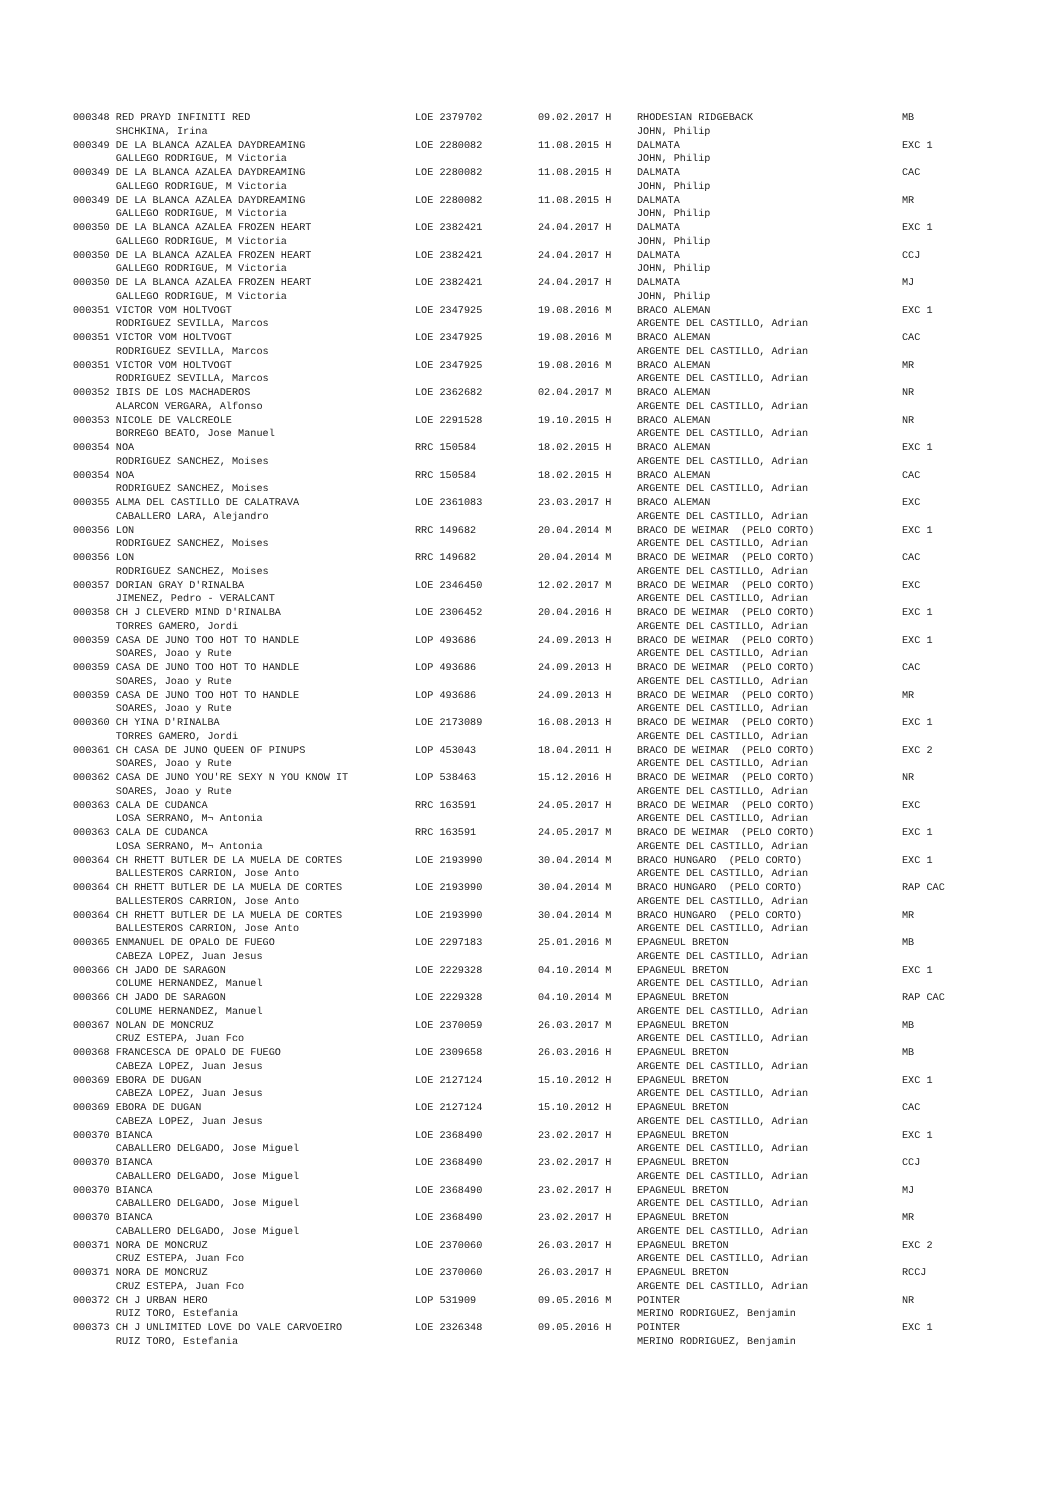| 000348 RED PRAYD INFINITI RED | LOE 2379702 | 09.02.2017 H | RHODESIAN RIDGEBACK | MB |
| SHCHKINA, Irina | | | JOHN, Philip | |
| 000349 DE LA BLANCA AZALEA DAYDREAMING | LOE 2280082 | 11.08.2015 H | DALMATA | EXC 1 |
| GALLEGO RODRIGUE, M Victoria | | | JOHN, Philip | |
| 000349 DE LA BLANCA AZALEA DAYDREAMING | LOE 2280082 | 11.08.2015 H | DALMATA | CAC |
| GALLEGO RODRIGUE, M Victoria | | | JOHN, Philip | |
| 000349 DE LA BLANCA AZALEA DAYDREAMING | LOE 2280082 | 11.08.2015 H | DALMATA | MR |
| GALLEGO RODRIGUE, M Victoria | | | JOHN, Philip | |
| 000350 DE LA BLANCA AZALEA FROZEN HEART | LOE 2382421 | 24.04.2017 H | DALMATA | EXC 1 |
| GALLEGO RODRIGUE, M Victoria | | | JOHN, Philip | |
| 000350 DE LA BLANCA AZALEA FROZEN HEART | LOE 2382421 | 24.04.2017 H | DALMATA | CCJ |
| GALLEGO RODRIGUE, M Victoria | | | JOHN, Philip | |
| 000350 DE LA BLANCA AZALEA FROZEN HEART | LOE 2382421 | 24.04.2017 H | DALMATA | MJ |
| GALLEGO RODRIGUE, M Victoria | | | JOHN, Philip | |
| 000351 VICTOR VOM HOLTVOGT | LOE 2347925 | 19.08.2016 M | BRACO ALEMAN | EXC 1 |
| RODRIGUEZ SEVILLA, Marcos | | | ARGENTE DEL CASTILLO, Adrian | |
| 000351 VICTOR VOM HOLTVOGT | LOE 2347925 | 19.08.2016 M | BRACO ALEMAN | CAC |
| RODRIGUEZ SEVILLA, Marcos | | | ARGENTE DEL CASTILLO, Adrian | |
| 000351 VICTOR VOM HOLTVOGT | LOE 2347925 | 19.08.2016 M | BRACO ALEMAN | MR |
| RODRIGUEZ SEVILLA, Marcos | | | ARGENTE DEL CASTILLO, Adrian | |
| 000352 IBIS DE LOS MACHADEROS | LOE 2362682 | 02.04.2017 M | BRACO ALEMAN | NR |
| ALARCON VERGARA, Alfonso | | | ARGENTE DEL CASTILLO, Adrian | |
| 000353 NICOLE DE VALCREOLE | LOE 2291528 | 19.10.2015 H | BRACO ALEMAN | NR |
| BORREGO BEATO, Jose Manuel | | | ARGENTE DEL CASTILLO, Adrian | |
| 000354 NOA | RRC 150584 | 18.02.2015 H | BRACO ALEMAN | EXC 1 |
| RODRIGUEZ SANCHEZ, Moises | | | ARGENTE DEL CASTILLO, Adrian | |
| 000354 NOA | RRC 150584 | 18.02.2015 H | BRACO ALEMAN | CAC |
| RODRIGUEZ SANCHEZ, Moises | | | ARGENTE DEL CASTILLO, Adrian | |
| 000355 ALMA DEL CASTILLO DE CALATRAVA | LOE 2361083 | 23.03.2017 H | BRACO ALEMAN | EXC |
| CABALLERO LARA, Alejandro | | | ARGENTE DEL CASTILLO, Adrian | |
| 000356 LON | RRC 149682 | 20.04.2014 M | BRACO DE WEIMAR (PELO CORTO) | EXC 1 |
| RODRIGUEZ SANCHEZ, Moises | | | ARGENTE DEL CASTILLO, Adrian | |
| 000356 LON | RRC 149682 | 20.04.2014 M | BRACO DE WEIMAR (PELO CORTO) | CAC |
| RODRIGUEZ SANCHEZ, Moises | | | ARGENTE DEL CASTILLO, Adrian | |
| 000357 DORIAN GRAY D'RINALBA | LOE 2346450 | 12.02.2017 M | BRACO DE WEIMAR (PELO CORTO) | EXC |
| JIMENEZ, Pedro - VERALCANT | | | ARGENTE DEL CASTILLO, Adrian | |
| 000358 CH J CLEVERD MIND D'RINALBA | LOE 2306452 | 20.04.2016 H | BRACO DE WEIMAR (PELO CORTO) | EXC 1 |
| TORRES GAMERO, Jordi | | | ARGENTE DEL CASTILLO, Adrian | |
| 000359 CASA DE JUNO TOO HOT TO HANDLE | LOP 493686 | 24.09.2013 H | BRACO DE WEIMAR (PELO CORTO) | EXC 1 |
| SOARES, Joao y Rute | | | ARGENTE DEL CASTILLO, Adrian | |
| 000359 CASA DE JUNO TOO HOT TO HANDLE | LOP 493686 | 24.09.2013 H | BRACO DE WEIMAR (PELO CORTO) | CAC |
| SOARES, Joao y Rute | | | ARGENTE DEL CASTILLO, Adrian | |
| 000359 CASA DE JUNO TOO HOT TO HANDLE | LOP 493686 | 24.09.2013 H | BRACO DE WEIMAR (PELO CORTO) | MR |
| SOARES, Joao y Rute | | | ARGENTE DEL CASTILLO, Adrian | |
| 000360 CH YINA D'RINALBA | LOE 2173089 | 16.08.2013 H | BRACO DE WEIMAR (PELO CORTO) | EXC 1 |
| TORRES GAMERO, Jordi | | | ARGENTE DEL CASTILLO, Adrian | |
| 000361 CH CASA DE JUNO QUEEN OF PINUPS | LOP 453043 | 18.04.2011 H | BRACO DE WEIMAR (PELO CORTO) | EXC 2 |
| SOARES, Joao y Rute | | | ARGENTE DEL CASTILLO, Adrian | |
| 000362 CASA DE JUNO YOU'RE SEXY N YOU KNOW IT | LOP 538463 | 15.12.2016 H | BRACO DE WEIMAR (PELO CORTO) | NR |
| SOARES, Joao y Rute | | | ARGENTE DEL CASTILLO, Adrian | |
| 000363 CALA DE CUDANCA | RRC 163591 | 24.05.2017 H | BRACO DE WEIMAR (PELO CORTO) | EXC |
| LOSA SERRANO, M¬ Antonia | | | ARGENTE DEL CASTILLO, Adrian | |
| 000363 CALA DE CUDANCA | RRC 163591 | 24.05.2017 M | BRACO DE WEIMAR (PELO CORTO) | EXC 1 |
| LOSA SERRANO, M¬ Antonia | | | ARGENTE DEL CASTILLO, Adrian | |
| 000364 CH RHETT BUTLER DE LA MUELA DE CORTES | LOE 2193990 | 30.04.2014 M | BRACO HUNGARO (PELO CORTO) | EXC 1 |
| BALLESTEROS CARRION, Jose Anto | | | ARGENTE DEL CASTILLO, Adrian | |
| 000364 CH RHETT BUTLER DE LA MUELA DE CORTES | LOE 2193990 | 30.04.2014 M | BRACO HUNGARO (PELO CORTO) | RAP CAC |
| BALLESTEROS CARRION, Jose Anto | | | ARGENTE DEL CASTILLO, Adrian | |
| 000364 CH RHETT BUTLER DE LA MUELA DE CORTES | LOE 2193990 | 30.04.2014 M | BRACO HUNGARO (PELO CORTO) | MR |
| BALLESTEROS CARRION, Jose Anto | | | ARGENTE DEL CASTILLO, Adrian | |
| 000365 ENMANUEL DE OPALO DE FUEGO | LOE 2297183 | 25.01.2016 M | EPAGNEUL BRETON | MB |
| CABEZA LOPEZ, Juan Jesus | | | ARGENTE DEL CASTILLO, Adrian | |
| 000366 CH JADO DE SARAGON | LOE 2229328 | 04.10.2014 M | EPAGNEUL BRETON | EXC 1 |
| COLUME HERNANDEZ, Manuel | | | ARGENTE DEL CASTILLO, Adrian | |
| 000366 CH JADO DE SARAGON | LOE 2229328 | 04.10.2014 M | EPAGNEUL BRETON | RAP CAC |
| COLUME HERNANDEZ, Manuel | | | ARGENTE DEL CASTILLO, Adrian | |
| 000367 NOLAN DE MONCRUZ | LOE 2370059 | 26.03.2017 M | EPAGNEUL BRETON | MB |
| CRUZ ESTEPA, Juan Fco | | | ARGENTE DEL CASTILLO, Adrian | |
| 000368 FRANCESCA DE OPALO DE FUEGO | LOE 2309658 | 26.03.2016 H | EPAGNEUL BRETON | MB |
| CABEZA LOPEZ, Juan Jesus | | | ARGENTE DEL CASTILLO, Adrian | |
| 000369 EBORA DE DUGAN | LOE 2127124 | 15.10.2012 H | EPAGNEUL BRETON | EXC 1 |
| CABEZA LOPEZ, Juan Jesus | | | ARGENTE DEL CASTILLO, Adrian | |
| 000369 EBORA DE DUGAN | LOE 2127124 | 15.10.2012 H | EPAGNEUL BRETON | CAC |
| CABEZA LOPEZ, Juan Jesus | | | ARGENTE DEL CASTILLO, Adrian | |
| 000370 BIANCA | LOE 2368490 | 23.02.2017 H | EPAGNEUL BRETON | EXC 1 |
| CABALLERO DELGADO, Jose Miguel | | | ARGENTE DEL CASTILLO, Adrian | |
| 000370 BIANCA | LOE 2368490 | 23.02.2017 H | EPAGNEUL BRETON | CCJ |
| CABALLERO DELGADO, Jose Miguel | | | ARGENTE DEL CASTILLO, Adrian | |
| 000370 BIANCA | LOE 2368490 | 23.02.2017 H | EPAGNEUL BRETON | MJ |
| CABALLERO DELGADO, Jose Miguel | | | ARGENTE DEL CASTILLO, Adrian | |
| 000370 BIANCA | LOE 2368490 | 23.02.2017 H | EPAGNEUL BRETON | MR |
| CABALLERO DELGADO, Jose Miguel | | | ARGENTE DEL CASTILLO, Adrian | |
| 000371 NORA DE MONCRUZ | LOE 2370060 | 26.03.2017 H | EPAGNEUL BRETON | EXC 2 |
| CRUZ ESTEPA, Juan Fco | | | ARGENTE DEL CASTILLO, Adrian | |
| 000371 NORA DE MONCRUZ | LOE 2370060 | 26.03.2017 H | EPAGNEUL BRETON | RCCJ |
| CRUZ ESTEPA, Juan Fco | | | ARGENTE DEL CASTILLO, Adrian | |
| 000372 CH J URBAN HERO | LOP 531909 | 09.05.2016 M | POINTER | NR |
| RUIZ TORO, Estefania | | | MERINO RODRIGUEZ, Benjamin | |
| 000373 CH J UNLIMITED LOVE DO VALE CARVOEIRO | LOE 2326348 | 09.05.2016 H | POINTER | EXC 1 |
| RUIZ TORO, Estefania | | | MERINO RODRIGUEZ, Benjamin | |